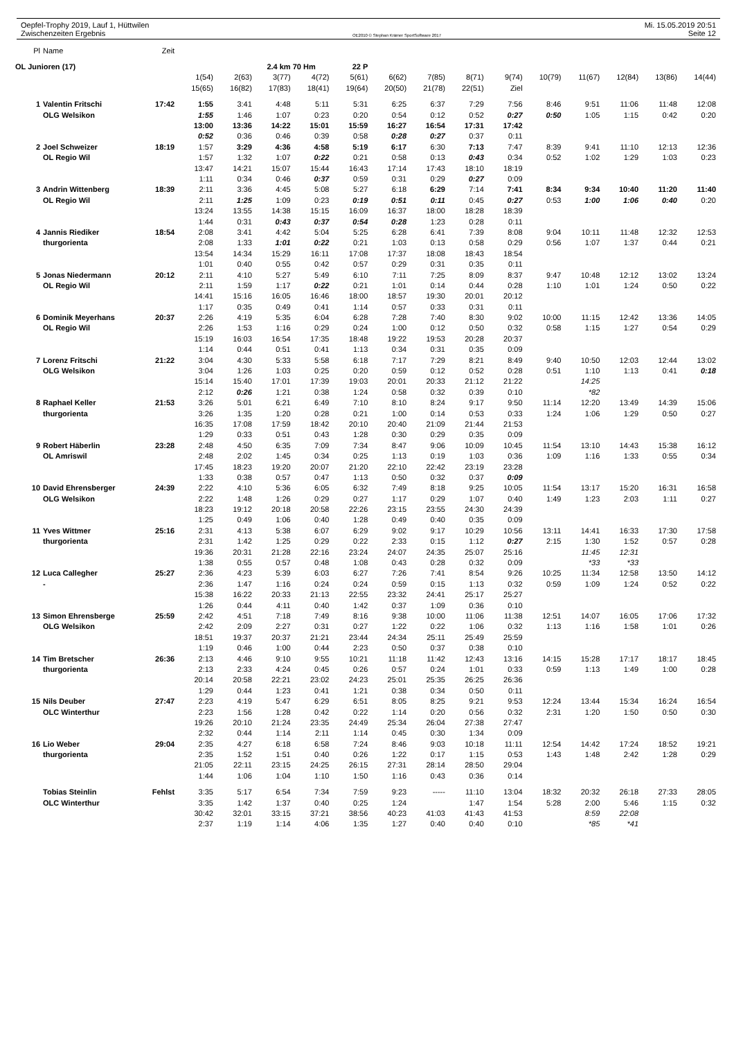Oepfel-Trophy 2019, Lauf 1, Hüttwilen Mi. 15.05.2019 20:51
Zwischenzeiten Ergebnis OE2010 © Stephan Krämer SportSoftware 2017 Seite 12
| Pl | Name | Zeit | | | | | | | | | | | | | | |
| OL Junioren (17) | | | | | 2.4 km | 70 Hm | 22 P | | | | | | | | | |
| | | | 1(54) | 2(63) | 3(77) | 4(72) | 5(61) | 6(62) | 7(85) | 8(71) | 9(74) | 10(79) | 11(67) | 12(84) | 13(86) | 14(44) |
| | | | 15(65) | 16(82) | 17(83) | 18(41) | 19(64) | 20(50) | 21(78) | 22(51) | Ziel | | | | | |
| 1 | Valentin Fritschi | 17:42 | 1:55 | 3:41 | 4:48 | 5:11 | 5:31 | 6:25 | 6:37 | 7:29 | 7:56 | 8:46 | 9:51 | 11:06 | 11:48 | 12:08 |
| | OLG Welsikon | | 1:55 | 1:46 | 1:07 | 0:23 | 0:20 | 0:54 | 0:12 | 0:52 | 0:27 | 0:50 | 1:05 | 1:15 | 0:42 | 0:20 |
| | | | 13:00 | 13:36 | 14:22 | 15:01 | 15:59 | 16:27 | 16:54 | 17:31 | 17:42 | | | | | |
| | | | 0:52 | 0:36 | 0:46 | 0:39 | 0:58 | 0:28 | 0:27 | 0:37 | 0:11 | | | | | |
| 2 | Joel Schweizer | 18:19 | 1:57 | 3:29 | 4:36 | 4:58 | 5:19 | 6:17 | 6:30 | 7:13 | 7:47 | 8:39 | 9:41 | 11:10 | 12:13 | 12:36 |
| | OL Regio Wil | | 1:57 | 1:32 | 1:07 | 0:22 | 0:21 | 0:58 | 0:13 | 0:43 | 0:34 | 0:52 | 1:02 | 1:29 | 1:03 | 0:23 |
| | | | 13:47 | 14:21 | 15:07 | 15:44 | 16:43 | 17:14 | 17:43 | 18:10 | 18:19 | | | | | |
| | | | 1:11 | 0:34 | 0:46 | 0:37 | 0:59 | 0:31 | 0:29 | 0:27 | 0:09 | | | | | |
| 3 | Andrin Wittenberg | 18:39 | 2:11 | 3:36 | 4:45 | 5:08 | 5:27 | 6:18 | 6:29 | 7:14 | 7:41 | 8:34 | 9:34 | 10:40 | 11:20 | 11:40 |
| | OL Regio Wil | | 2:11 | 1:25 | 1:09 | 0:23 | 0:19 | 0:51 | 0:11 | 0:45 | 0:27 | 0:53 | 1:00 | 1:06 | 0:40 | 0:20 |
| | | | 13:24 | 13:55 | 14:38 | 15:15 | 16:09 | 16:37 | 18:00 | 18:28 | 18:39 | | | | | |
| | | | 1:44 | 0:31 | 0:43 | 0:37 | 0:54 | 0:28 | 1:23 | 0:28 | 0:11 | | | | | |
| 4 | Jannis Riediker | 18:54 | 2:08 | 3:41 | 4:42 | 5:04 | 5:25 | 6:28 | 6:41 | 7:39 | 8:08 | 9:04 | 10:11 | 11:48 | 12:32 | 12:53 |
| | thurgorienta | | 2:08 | 1:33 | 1:01 | 0:22 | 0:21 | 1:03 | 0:13 | 0:58 | 0:29 | 0:56 | 1:07 | 1:37 | 0:44 | 0:21 |
| | | | 13:54 | 14:34 | 15:29 | 16:11 | 17:08 | 17:37 | 18:08 | 18:43 | 18:54 | | | | | |
| | | | 1:01 | 0:40 | 0:55 | 0:42 | 0:57 | 0:29 | 0:31 | 0:35 | 0:11 | | | | | |
| 5 | Jonas Niedermann | 20:12 | 2:11 | 4:10 | 5:27 | 5:49 | 6:10 | 7:11 | 7:25 | 8:09 | 8:37 | 9:47 | 10:48 | 12:12 | 13:02 | 13:24 |
| | OL Regio Wil | | 2:11 | 1:59 | 1:17 | 0:22 | 0:21 | 1:01 | 0:14 | 0:44 | 0:28 | 1:10 | 1:01 | 1:24 | 0:50 | 0:22 |
| | | | 14:41 | 15:16 | 16:05 | 16:46 | 18:00 | 18:57 | 19:30 | 20:01 | 20:12 | | | | | |
| | | | 1:17 | 0:35 | 0:49 | 0:41 | 1:14 | 0:57 | 0:33 | 0:31 | 0:11 | | | | | |
| 6 | Dominik Meyerhans | 20:37 | 2:26 | 4:19 | 5:35 | 6:04 | 6:28 | 7:28 | 7:40 | 8:30 | 9:02 | 10:00 | 11:15 | 12:42 | 13:36 | 14:05 |
| | OL Regio Wil | | 2:26 | 1:53 | 1:16 | 0:29 | 0:24 | 1:00 | 0:12 | 0:50 | 0:32 | 0:58 | 1:15 | 1:27 | 0:54 | 0:29 |
| | | | 15:19 | 16:03 | 16:54 | 17:35 | 18:48 | 19:22 | 19:53 | 20:28 | 20:37 | | | | | |
| | | | 1:14 | 0:44 | 0:51 | 0:41 | 1:13 | 0:34 | 0:31 | 0:35 | 0:09 | | | | | |
| 7 | Lorenz Fritschi | 21:22 | 3:04 | 4:30 | 5:33 | 5:58 | 6:18 | 7:17 | 7:29 | 8:21 | 8:49 | 9:40 | 10:50 | 12:03 | 12:44 | 13:02 |
| | OLG Welsikon | | 3:04 | 1:26 | 1:03 | 0:25 | 0:20 | 0:59 | 0:12 | 0:52 | 0:28 | 0:51 | 1:10 | 1:13 | 0:41 | 0:18 |
| | | | 15:14 | 15:40 | 17:01 | 17:39 | 19:03 | 20:01 | 20:33 | 21:12 | 21:22 | | 14:25 | | | |
| | | | 2:12 | 0:26 | 1:21 | 0:38 | 1:24 | 0:58 | 0:32 | 0:39 | 0:10 | | *82 | | | |
| 8 | Raphael Keller | 21:53 | 3:26 | 5:01 | 6:21 | 6:49 | 7:10 | 8:10 | 8:24 | 9:17 | 9:50 | 11:14 | 12:20 | 13:49 | 14:39 | 15:06 |
| | thurgorienta | | 3:26 | 1:35 | 1:20 | 0:28 | 0:21 | 1:00 | 0:14 | 0:53 | 0:33 | 1:24 | 1:06 | 1:29 | 0:50 | 0:27 |
| | | | 16:35 | 17:08 | 17:59 | 18:42 | 20:10 | 20:40 | 21:09 | 21:44 | 21:53 | | | | | |
| | | | 1:29 | 0:33 | 0:51 | 0:43 | 1:28 | 0:30 | 0:29 | 0:35 | 0:09 | | | | | |
| 9 | Robert Häberlin | 23:28 | 2:48 | 4:50 | 6:35 | 7:09 | 7:34 | 8:47 | 9:06 | 10:09 | 10:45 | 11:54 | 13:10 | 14:43 | 15:38 | 16:12 |
| | OL Amriswil | | 2:48 | 2:02 | 1:45 | 0:34 | 0:25 | 1:13 | 0:19 | 1:03 | 0:36 | 1:09 | 1:16 | 1:33 | 0:55 | 0:34 |
| | | | 17:45 | 18:23 | 19:20 | 20:07 | 21:20 | 22:10 | 22:42 | 23:19 | 23:28 | | | | | |
| | | | 1:33 | 0:38 | 0:57 | 0:47 | 1:13 | 0:50 | 0:32 | 0:37 | 0:09 | | | | | |
| 10 | David Ehrensberger | 24:39 | 2:22 | 4:10 | 5:36 | 6:05 | 6:32 | 7:49 | 8:18 | 9:25 | 10:05 | 11:54 | 13:17 | 15:20 | 16:31 | 16:58 |
| | OLG Welsikon | | 2:22 | 1:48 | 1:26 | 0:29 | 0:27 | 1:17 | 0:29 | 1:07 | 0:40 | 1:49 | 1:23 | 2:03 | 1:11 | 0:27 |
| | | | 18:23 | 19:12 | 20:18 | 20:58 | 22:26 | 23:15 | 23:55 | 24:30 | 24:39 | | | | | |
| | | | 1:25 | 0:49 | 1:06 | 0:40 | 1:28 | 0:49 | 0:40 | 0:35 | 0:09 | | | | | |
| 11 | Yves Wittmer | 25:16 | 2:31 | 4:13 | 5:38 | 6:07 | 6:29 | 9:02 | 9:17 | 10:29 | 10:56 | 13:11 | 14:41 | 16:33 | 17:30 | 17:58 |
| | thurgorienta | | 2:31 | 1:42 | 1:25 | 0:29 | 0:22 | 2:33 | 0:15 | 1:12 | 0:27 | 2:15 | 1:30 | 1:52 | 0:57 | 0:28 |
| | | | 19:36 | 20:31 | 21:28 | 22:16 | 23:24 | 24:07 | 24:35 | 25:07 | 25:16 | | 11:45 | 12:31 | | |
| | | | 1:38 | 0:55 | 0:57 | 0:48 | 1:08 | 0:43 | 0:28 | 0:32 | 0:09 | | *33 | *33 | | |
| 12 | Luca Callegher | 25:27 | 2:36 | 4:23 | 5:39 | 6:03 | 6:27 | 7:26 | 7:41 | 8:54 | 9:26 | 10:25 | 11:34 | 12:58 | 13:50 | 14:12 |
| | - | | 2:36 | 1:47 | 1:16 | 0:24 | 0:24 | 0:59 | 0:15 | 1:13 | 0:32 | 0:59 | 1:09 | 1:24 | 0:52 | 0:22 |
| | | | 15:38 | 16:22 | 20:33 | 21:13 | 22:55 | 23:32 | 24:41 | 25:17 | 25:27 | | | | | |
| | | | 1:26 | 0:44 | 4:11 | 0:40 | 1:42 | 0:37 | 1:09 | 0:36 | 0:10 | | | | | |
| 13 | Simon Ehrensberge | 25:59 | 2:42 | 4:51 | 7:18 | 7:49 | 8:16 | 9:38 | 10:00 | 11:06 | 11:38 | 12:51 | 14:07 | 16:05 | 17:06 | 17:32 |
| | OLG Welsikon | | 2:42 | 2:09 | 2:27 | 0:31 | 0:27 | 1:22 | 0:22 | 1:06 | 0:32 | 1:13 | 1:16 | 1:58 | 1:01 | 0:26 |
| | | | 18:51 | 19:37 | 20:37 | 21:21 | 23:44 | 24:34 | 25:11 | 25:49 | 25:59 | | | | | |
| | | | 1:19 | 0:46 | 1:00 | 0:44 | 2:23 | 0:50 | 0:37 | 0:38 | 0:10 | | | | | |
| 14 | Tim Bretscher | 26:36 | 2:13 | 4:46 | 9:10 | 9:55 | 10:21 | 11:18 | 11:42 | 12:43 | 13:16 | 14:15 | 15:28 | 17:17 | 18:17 | 18:45 |
| | thurgorienta | | 2:13 | 2:33 | 4:24 | 0:45 | 0:26 | 0:57 | 0:24 | 1:01 | 0:33 | 0:59 | 1:13 | 1:49 | 1:00 | 0:28 |
| | | | 20:14 | 20:58 | 22:21 | 23:02 | 24:23 | 25:01 | 25:35 | 26:25 | 26:36 | | | | | |
| | | | 1:29 | 0:44 | 1:23 | 0:41 | 1:21 | 0:38 | 0:34 | 0:50 | 0:11 | | | | | |
| 15 | Nils Deuber | 27:47 | 2:23 | 4:19 | 5:47 | 6:29 | 6:51 | 8:05 | 8:25 | 9:21 | 9:53 | 12:24 | 13:44 | 15:34 | 16:24 | 16:54 |
| | OLC Winterthur | | 2:23 | 1:56 | 1:28 | 0:42 | 0:22 | 1:14 | 0:20 | 0:56 | 0:32 | 2:31 | 1:20 | 1:50 | 0:50 | 0:30 |
| | | | 19:26 | 20:10 | 21:24 | 23:35 | 24:49 | 25:34 | 26:04 | 27:38 | 27:47 | | | | | |
| | | | 2:32 | 0:44 | 1:14 | 2:11 | 1:14 | 0:45 | 0:30 | 1:34 | 0:09 | | | | | |
| 16 | Lio Weber | 29:04 | 2:35 | 4:27 | 6:18 | 6:58 | 7:24 | 8:46 | 9:03 | 10:18 | 11:11 | 12:54 | 14:42 | 17:24 | 18:52 | 19:21 |
| | thurgorienta | | 2:35 | 1:52 | 1:51 | 0:40 | 0:26 | 1:22 | 0:17 | 1:15 | 0:53 | 1:43 | 1:48 | 2:42 | 1:28 | 0:29 |
| | | | 21:05 | 22:11 | 23:15 | 24:25 | 26:15 | 27:31 | 28:14 | 28:50 | 29:04 | | | | | |
| | | | 1:44 | 1:06 | 1:04 | 1:10 | 1:50 | 1:16 | 0:43 | 0:36 | 0:14 | | | | | |
| | Tobias Steinlin | Fehlst | 3:35 | 5:17 | 6:54 | 7:34 | 7:59 | 9:23 | ----- | 11:10 | 13:04 | 18:32 | 20:32 | 26:18 | 27:33 | 28:05 |
| | OLC Winterthur | | 3:35 | 1:42 | 1:37 | 0:40 | 0:25 | 1:24 | | 1:47 | 1:54 | 5:28 | 2:00 | 5:46 | 1:15 | 0:32 |
| | | | 30:42 | 32:01 | 33:15 | 37:21 | 38:56 | 40:23 | 41:03 | 41:43 | 41:53 | | 8:59 | 22:08 | | |
| | | | 2:37 | 1:19 | 1:14 | 4:06 | 1:35 | 1:27 | 0:40 | 0:40 | 0:10 | | *85 | *41 | | |